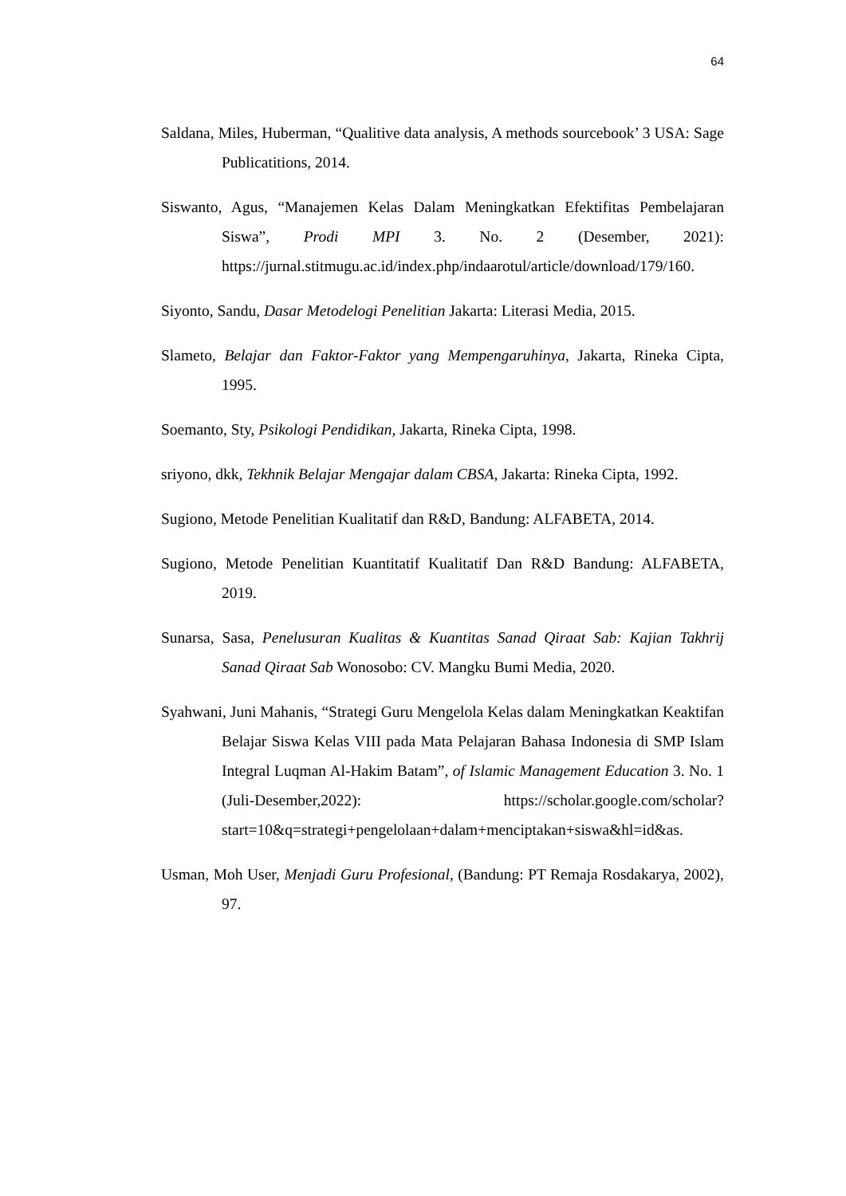64
Saldana, Miles, Huberman, “Qualitive data analysis, A methods sourcebook’ 3 USA: Sage Publicatitions, 2014.
Siswanto, Agus, “Manajemen Kelas Dalam Meningkatkan Efektifitas Pembelajaran Siswa”, Prodi MPI 3. No. 2 (Desember, 2021): https://jurnal.stitmugu.ac.id/index.php/indaarotul/article/download/179/160.
Siyonto, Sandu, Dasar Metodelogi Penelitian Jakarta: Literasi Media, 2015.
Slameto, Belajar dan Faktor-Faktor yang Mempengaruhinya, Jakarta, Rineka Cipta, 1995.
Soemanto, Sty, Psikologi Pendidikan, Jakarta, Rineka Cipta, 1998.
sriyono, dkk, Tekhnik Belajar Mengajar dalam CBSA, Jakarta: Rineka Cipta, 1992.
Sugiono, Metode Penelitian Kualitatif dan R&D, Bandung: ALFABETA, 2014.
Sugiono, Metode Penelitian Kuantitatif Kualitatif Dan R&D Bandung: ALFABETA, 2019.
Sunarsa, Sasa, Penelusuran Kualitas & Kuantitas Sanad Qiraat Sab: Kajian Takhrij Sanad Qiraat Sab Wonosobo: CV. Mangku Bumi Media, 2020.
Syahwani, Juni Mahanis, “Strategi Guru Mengelola Kelas dalam Meningkatkan Keaktifan Belajar Siswa Kelas VIII pada Mata Pelajaran Bahasa Indonesia di SMP Islam Integral Luqman Al-Hakim Batam”, of Islamic Management Education 3. No. 1 (Juli-Desember,2022): https://scholar.google.com/scholar?start=10&q=strategi+pengelolaan+dalam+menciptakan+siswa&hl=id&as.
Usman, Moh User, Menjadi Guru Profesional, (Bandung: PT Remaja Rosdakarya, 2002), 97.